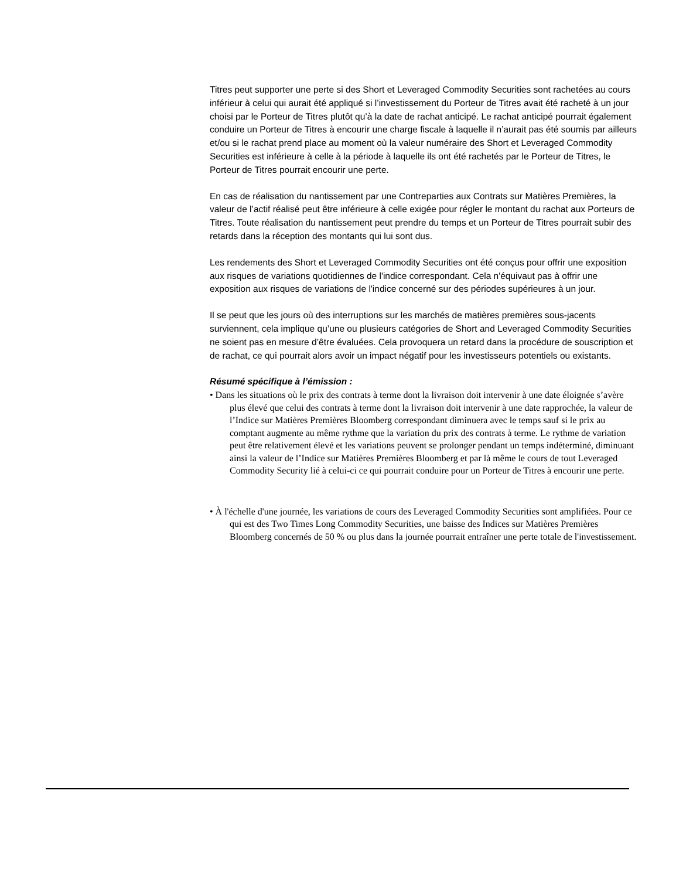Titres peut supporter une perte si des Short et Leveraged Commodity Securities sont rachetées au cours inférieur à celui qui aurait été appliqué si l’investissement du Porteur de Titres avait été racheté à un jour choisi par le Porteur de Titres plutôt qu’à la date de rachat anticipé. Le rachat anticipé pourrait également conduire un Porteur de Titres à encourir une charge fiscale à laquelle il n’aurait pas été soumis par ailleurs et/ou si le rachat prend place au moment où la valeur numéraire des Short et Leveraged Commodity Securities est inférieure à celle à la période à laquelle ils ont été rachetés par le Porteur de Titres, le Porteur de Titres pourrait encourir une perte.
En cas de réalisation du nantissement par une Contreparties aux Contrats sur Matières Premières, la valeur de l’actif réalisé peut être inférieure à celle exigée pour régler le montant du rachat aux Porteurs de Titres. Toute réalisation du nantissement peut prendre du temps et un Porteur de Titres pourrait subir des retards dans la réception des montants qui lui sont dus.
Les rendements des Short et Leveraged Commodity Securities ont été conçus pour offrir une exposition aux risques de variations quotidiennes de l'indice correspondant. Cela n'équivaut pas à offrir une exposition aux risques de variations de l'indice concerné sur des périodes supérieures à un jour.
Il se peut que les jours où des interruptions sur les marchés de matières premières sous-jacents surviennent, cela implique qu’une ou plusieurs catégories de Short and Leveraged Commodity Securities ne soient pas en mesure d’être évaluées. Cela provoquera un retard dans la procédure de souscription et de rachat, ce qui pourrait alors avoir un impact négatif pour les investisseurs potentiels ou existants.
Résumé spécifique à l’émission :
• Dans les situations où le prix des contrats à terme dont la livraison doit intervenir à une date éloignée s’avère plus élevé que celui des contrats à terme dont la livraison doit intervenir à une date rapprochée, la valeur de l’Indice sur Matières Premières Bloomberg correspondant diminuera avec le temps sauf si le prix au comptant augmente au même rythme que la variation du prix des contrats à terme. Le rythme de variation peut être relativement élevé et les variations peuvent se prolonger pendant un temps indéterminé, diminuant ainsi la valeur de l’Indice sur Matières Premières Bloomberg et par là même le cours de tout Leveraged Commodity Security lié à celui-ci ce qui pourrait conduire pour un Porteur de Titres à encourir une perte.
• À l'échelle d'une journée, les variations de cours des Leveraged Commodity Securities sont amplifiées. Pour ce qui est des Two Times Long Commodity Securities, une baisse des Indices sur Matières Premières Bloomberg concernés de 50 % ou plus dans la journée pourrait entraîner une perte totale de l'investissement.